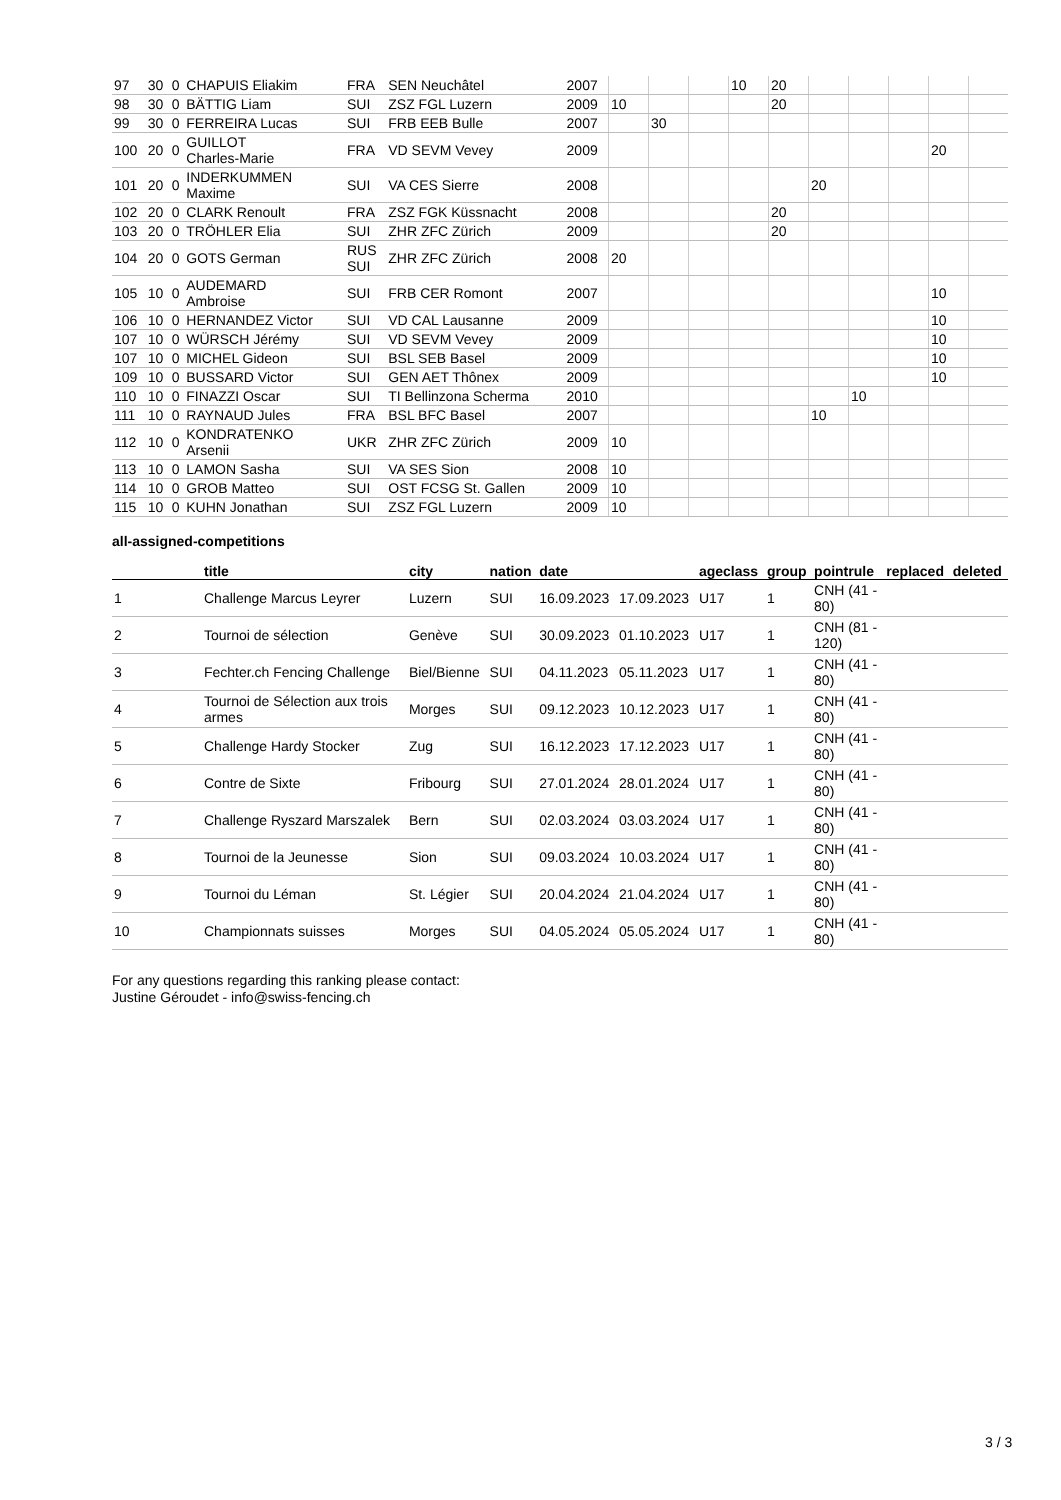| 97 | 30 | 0 | CHAPUIS Eliakim | FRA | SEN Neuchâtel | 2007 | | | | 10 | 20 | | | | | |
| 98 | 30 | 0 | BÄTTIG Liam | SUI | ZSZ FGL Luzern | 2009 | 10 | | | | 20 | | | | | |
| 99 | 30 | 0 | FERREIRA Lucas | SUI | FRB EEB Bulle | 2007 | | 30 | | | | | | | | |
| 100 | 20 | 0 | GUILLOT Charles-Marie | FRA | VD SEVM Vevey | 2009 | | | | | | | | | 20 | |
| 101 | 20 | 0 | INDERKUMMEN Maxime | SUI | VA CES Sierre | 2008 | | | | | | 20 | | | | |
| 102 | 20 | 0 | CLARK Renoult | FRA | ZSZ FGK Küssnacht | 2008 | | | | | 20 | | | | | |
| 103 | 20 | 0 | TRÖHLER Elia | SUI | ZHR ZFC Zürich | 2009 | | | | | 20 | | | | | |
| 104 | 20 | 0 | GOTS German | RUS SUI | ZHR ZFC Zürich | 2008 | 20 | | | | | | | | | |
| 105 | 10 | 0 | AUDEMARD Ambroise | SUI | FRB CER Romont | 2007 | | | | | | | | | 10 | |
| 106 | 10 | 0 | HERNANDEZ Victor | SUI | VD CAL Lausanne | 2009 | | | | | | | | | 10 | |
| 107 | 10 | 0 | WÜRSCH Jérémy | SUI | VD SEVM Vevey | 2009 | | | | | | | | | 10 | |
| 107 | 10 | 0 | MICHEL Gideon | SUI | BSL SEB Basel | 2009 | | | | | | | | | 10 | |
| 109 | 10 | 0 | BUSSARD Victor | SUI | GEN AET Thônex | 2009 | | | | | | | | | 10 | |
| 110 | 10 | 0 | FINAZZI Oscar | SUI | TI Bellinzona Scherma | 2010 | | | | | | | 10 | | | |
| 111 | 10 | 0 | RAYNAUD Jules | FRA | BSL BFC Basel | 2007 | | | | | | 10 | | | | |
| 112 | 10 | 0 | KONDRATENKO Arsenii | UKR | ZHR ZFC Zürich | 2009 | 10 | | | | | | | | | |
| 113 | 10 | 0 | LAMON Sasha | SUI | VA SES Sion | 2008 | 10 | | | | | | | | | |
| 114 | 10 | 0 | GROB Matteo | SUI | OST FCSG St. Gallen | 2009 | 10 | | | | | | | | | |
| 115 | 10 | 0 | KUHN Jonathan | SUI | ZSZ FGL Luzern | 2009 | 10 | | | | | | | | | |
all-assigned-competitions
| | title | city | nation | date | | ageclass | group | pointrule | replaced | deleted |
| --- | --- | --- | --- | --- | --- | --- | --- | --- | --- | --- |
| 1 | Challenge Marcus Leyrer | Luzern | SUI | 16.09.2023 | 17.09.2023 | U17 | 1 | CNH (41 - 80) | | |
| 2 | Tournoi de sélection | Genève | SUI | 30.09.2023 | 01.10.2023 | U17 | 1 | CNH (81 - 120) | | |
| 3 | Fechter.ch Fencing Challenge | Biel/Bienne | SUI | 04.11.2023 | 05.11.2023 | U17 | 1 | CNH (41 - 80) | | |
| 4 | Tournoi de Sélection aux trois armes | Morges | SUI | 09.12.2023 | 10.12.2023 | U17 | 1 | CNH (41 - 80) | | |
| 5 | Challenge Hardy Stocker | Zug | SUI | 16.12.2023 | 17.12.2023 | U17 | 1 | CNH (41 - 80) | | |
| 6 | Contre de Sixte | Fribourg | SUI | 27.01.2024 | 28.01.2024 | U17 | 1 | CNH (41 - 80) | | |
| 7 | Challenge Ryszard Marszalek | Bern | SUI | 02.03.2024 | 03.03.2024 | U17 | 1 | CNH (41 - 80) | | |
| 8 | Tournoi de la Jeunesse | Sion | SUI | 09.03.2024 | 10.03.2024 | U17 | 1 | CNH (41 - 80) | | |
| 9 | Tournoi du Léman | St. Légier | SUI | 20.04.2024 | 21.04.2024 | U17 | 1 | CNH (41 - 80) | | |
| 10 | Championnats suisses | Morges | SUI | 04.05.2024 | 05.05.2024 | U17 | 1 | CNH (41 - 80) | | |
For any questions regarding this ranking please contact:
Justine Géroudet - info@swiss-fencing.ch
3 / 3